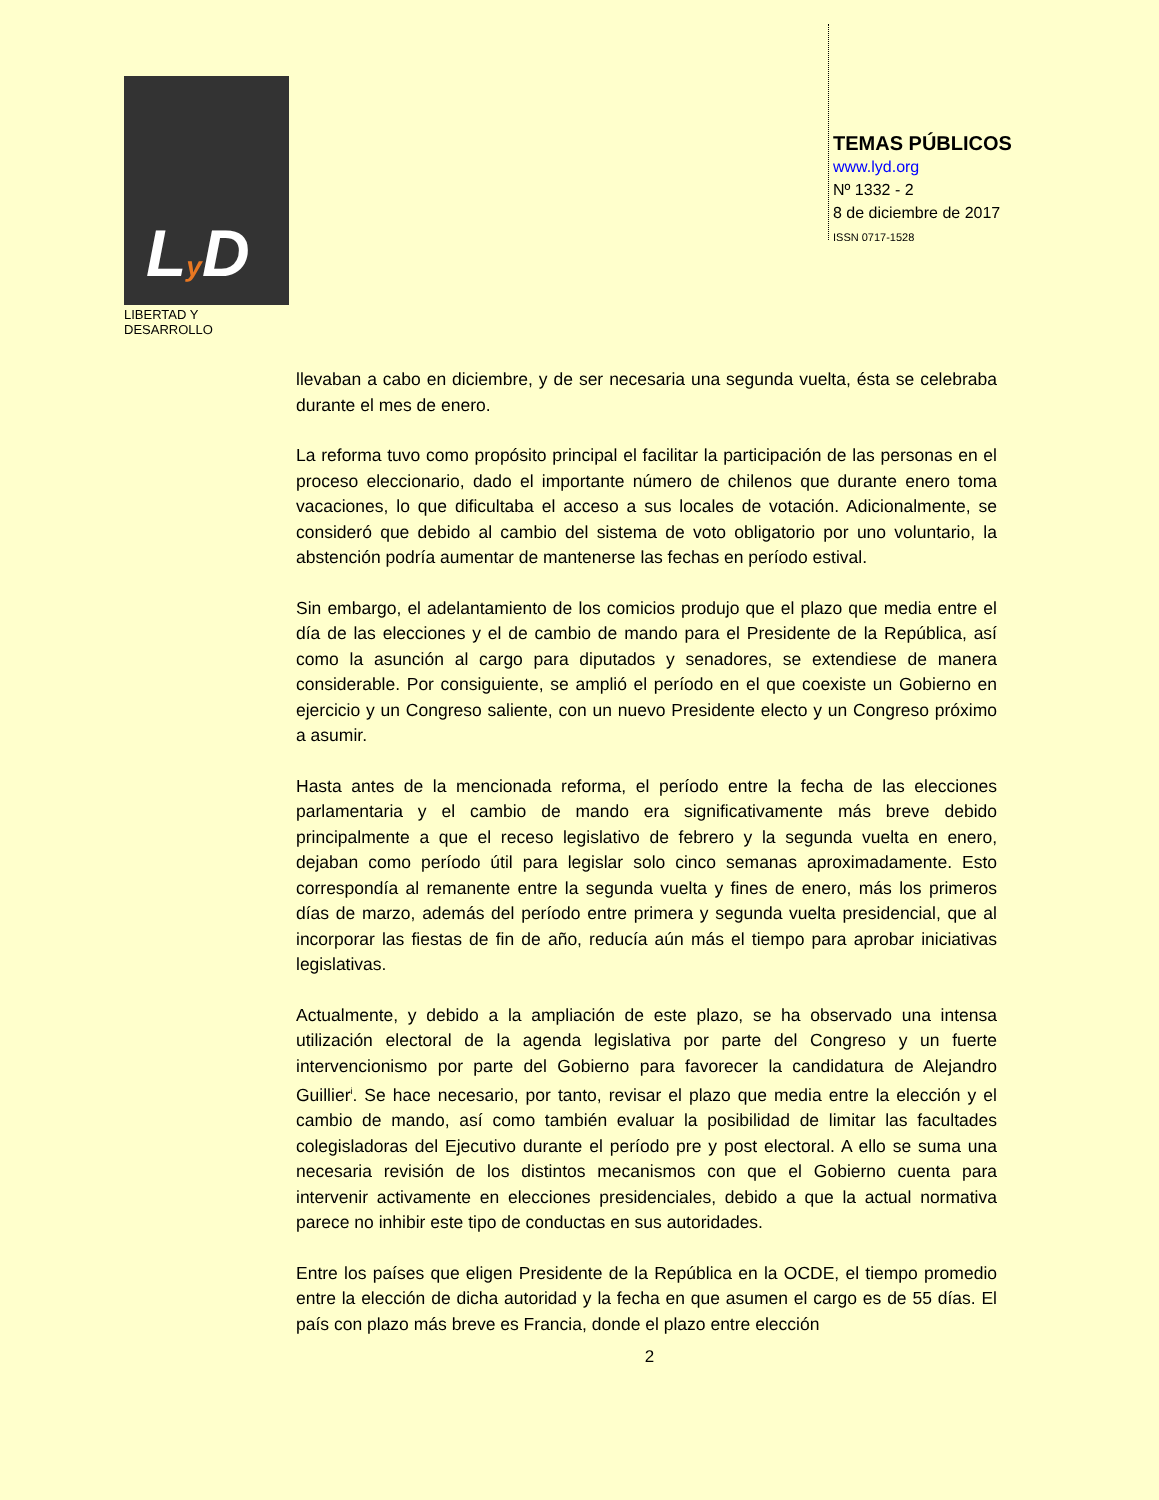Ly D
LIBERTAD Y DESARROLLO
TEMAS PÚBLICOS
www.lyd.org
Nº 1332 - 2
8 de diciembre de 2017
ISSN 0717-1528
llevaban a cabo en diciembre, y de ser necesaria una segunda vuelta, ésta se celebraba durante el mes de enero.
La reforma tuvo como propósito principal el facilitar la participación de las personas en el proceso eleccionario, dado el importante número de chilenos que durante enero toma vacaciones, lo que dificultaba el acceso a sus locales de votación. Adicionalmente, se consideró que debido al cambio del sistema de voto obligatorio por uno voluntario, la abstención podría aumentar de mantenerse las fechas en período estival.
Sin embargo, el adelantamiento de los comicios produjo que el plazo que media entre el día de las elecciones y el de cambio de mando para el Presidente de la República, así como la asunción al cargo para diputados y senadores, se extendiese de manera considerable. Por consiguiente, se amplió el período en el que coexiste un Gobierno en ejercicio y un Congreso saliente, con un nuevo Presidente electo y un Congreso próximo a asumir.
Hasta antes de la mencionada reforma, el período entre la fecha de las elecciones parlamentaria y el cambio de mando era significativamente más breve debido principalmente a que el receso legislativo de febrero y la segunda vuelta en enero, dejaban como período útil para legislar solo cinco semanas aproximadamente. Esto correspondía al remanente entre la segunda vuelta y fines de enero, más los primeros días de marzo, además del período entre primera y segunda vuelta presidencial, que al incorporar las fiestas de fin de año, reducía aún más el tiempo para aprobar iniciativas legislativas.
Actualmente, y debido a la ampliación de este plazo, se ha observado una intensa utilización electoral de la agenda legislativa por parte del Congreso y un fuerte intervencionismo por parte del Gobierno para favorecer la candidatura de Alejandro Guillier<sup>i</sup>. Se hace necesario, por tanto, revisar el plazo que media entre la elección y el cambio de mando, así como también evaluar la posibilidad de limitar las facultades colegisladoras del Ejecutivo durante el período pre y post electoral. A ello se suma una necesaria revisión de los distintos mecanismos con que el Gobierno cuenta para intervenir activamente en elecciones presidenciales, debido a que la actual normativa parece no inhibir este tipo de conductas en sus autoridades.
Entre los países que eligen Presidente de la República en la OCDE, el tiempo promedio entre la elección de dicha autoridad y la fecha en que asumen el cargo es de 55 días. El país con plazo más breve es Francia, donde el plazo entre elección
2